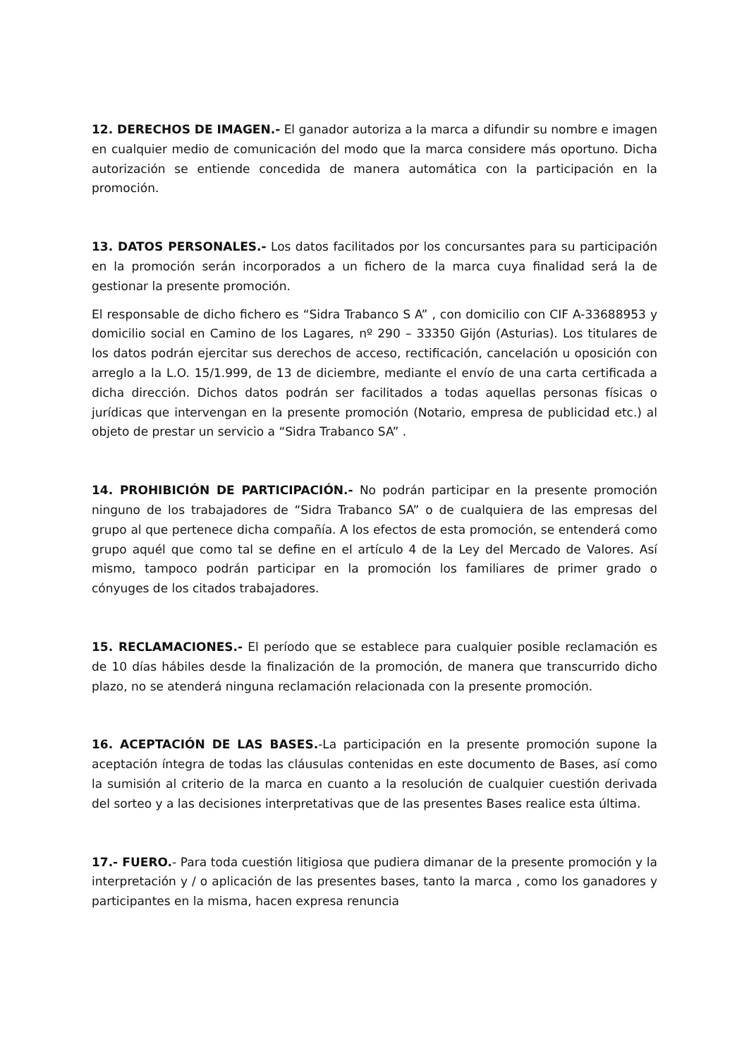12. DERECHOS DE IMAGEN.- El ganador autoriza a la marca a difundir su nombre e imagen en cualquier medio de comunicación del modo que la marca considere más oportuno. Dicha autorización se entiende concedida de manera automática con la participación en la promoción.
13. DATOS PERSONALES.- Los datos facilitados por los concursantes para su participación en la promoción serán incorporados a un fichero de la marca cuya finalidad será la de gestionar la presente promoción.
El responsable de dicho fichero es “Sidra Trabanco S A” , con domicilio con CIF A-33688953 y domicilio social en Camino de los Lagares, nº 290 – 33350 Gijón (Asturias). Los titulares de los datos podrán ejercitar sus derechos de acceso, rectificación, cancelación u oposición con arreglo a la L.O. 15/1.999, de 13 de diciembre, mediante el envío de una carta certificada a dicha dirección. Dichos datos podrán ser facilitados a todas aquellas personas físicas o jurídicas que intervengan en la presente promoción (Notario, empresa de publicidad etc.) al objeto de prestar un servicio a “Sidra Trabanco SA” .
14. PROHIBICIÓN DE PARTICIPACIÓN.- No podrán participar en la presente promoción ninguno de los trabajadores de “Sidra Trabanco SA” o de cualquiera de las empresas del grupo al que pertenece dicha compañía. A los efectos de esta promoción, se entenderá como grupo aquél que como tal se define en el artículo 4 de la Ley del Mercado de Valores. Así mismo, tampoco podrán participar en la promoción los familiares de primer grado o cónyuges de los citados trabajadores.
15. RECLAMACIONES.- El período que se establece para cualquier posible reclamación es de 10 días hábiles desde la finalización de la promoción, de manera que transcurrido dicho plazo, no se atenderá ninguna reclamación relacionada con la presente promoción.
16. ACEPTACIÓN DE LAS BASES.-La participación en la presente promoción supone la aceptación íntegra de todas las cláusulas contenidas en este documento de Bases, así como la sumisión al criterio de la marca en cuanto a la resolución de cualquier cuestión derivada del sorteo y a las decisiones interpretativas que de las presentes Bases realice esta última.
17.- FUERO.- Para toda cuestión litigiosa que pudiera dimanar de la presente promoción y la interpretación y / o aplicación de las presentes bases, tanto la marca , como los ganadores y participantes en la misma, hacen expresa renuncia